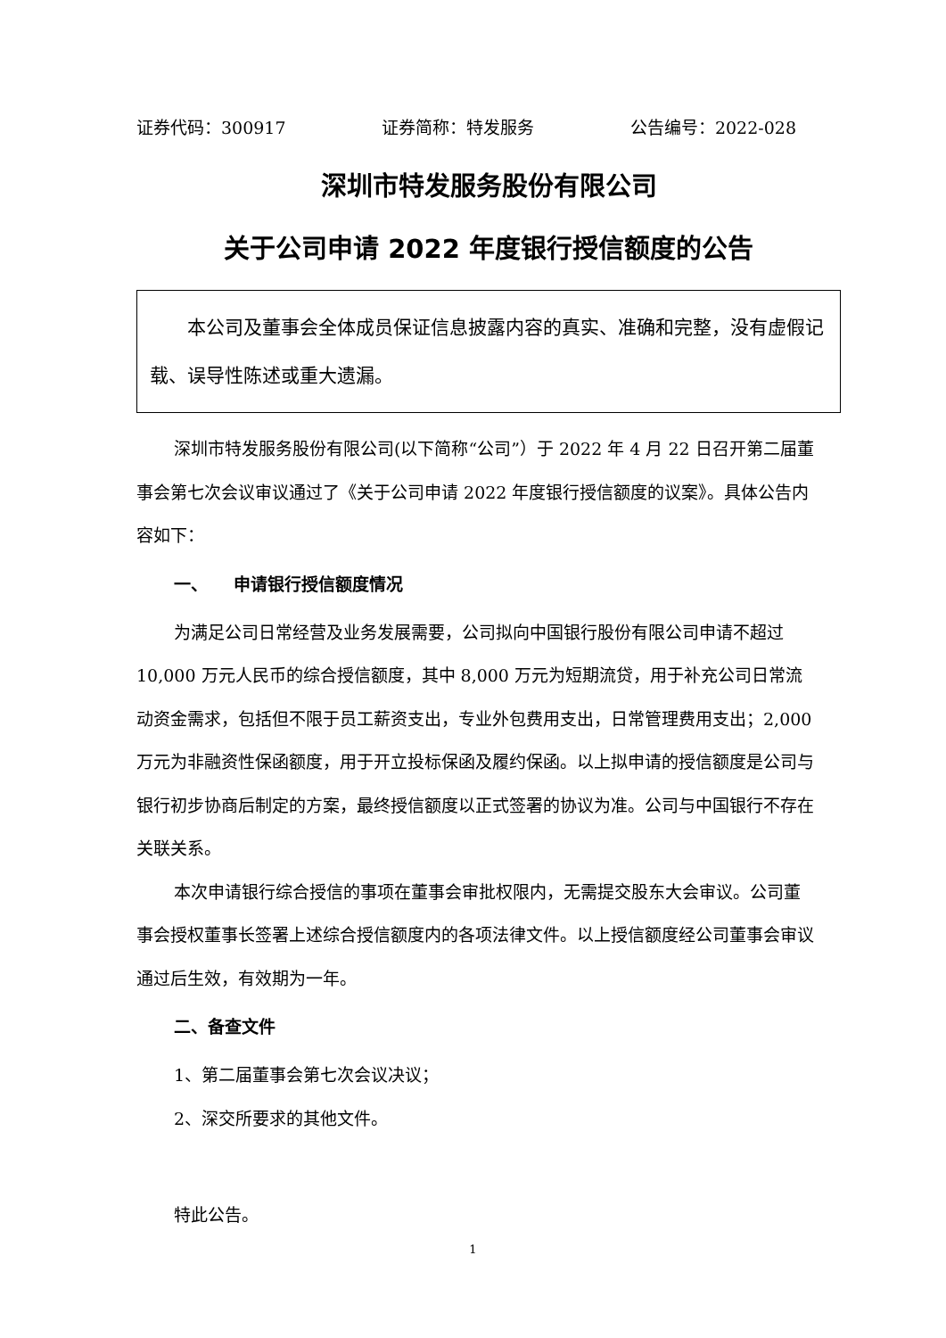证券代码：300917 证券简称：特发服务 公告编号：2022-028
深圳市特发服务股份有限公司
关于公司申请 2022 年度银行授信额度的公告
　　本公司及董事会全体成员保证信息披露内容的真实、准确和完整，没有虚假记载、误导性陈述或重大遗漏。
深圳市特发服务股份有限公司(以下简称“公司”）于 2022 年 4 月 22 日召开第二届董事会第七次会议审议通过了《关于公司申请 2022 年度银行授信额度的议案》。具体公告内容如下：
一、　　申请银行授信额度情况
为满足公司日常经营及业务发展需要，公司拟向中国银行股份有限公司申请不超过 10,000 万元人民币的综合授信额度，其中 8,000 万元为短期流贷，用于补充公司日常流动资金需求，包括但不限于员工薪资支出，专业外包费用支出，日常管理费用支出；2,000 万元为非融资性保函额度，用于开立投标保函及履约保函。以上拟申请的授信额度是公司与银行初步协商后制定的方案，最终授信额度以正式签署的协议为准。公司与中国银行不存在关联关系。
本次申请银行综合授信的事项在董事会审批权限内，无需提交股东大会审议。公司董事会授权董事长签署上述综合授信额度内的各项法律文件。以上授信额度经公司董事会审议通过后生效，有效期为一年。
二、备查文件
1、第二届董事会第七次会议决议；
2、深交所要求的其他文件。
特此公告。
1